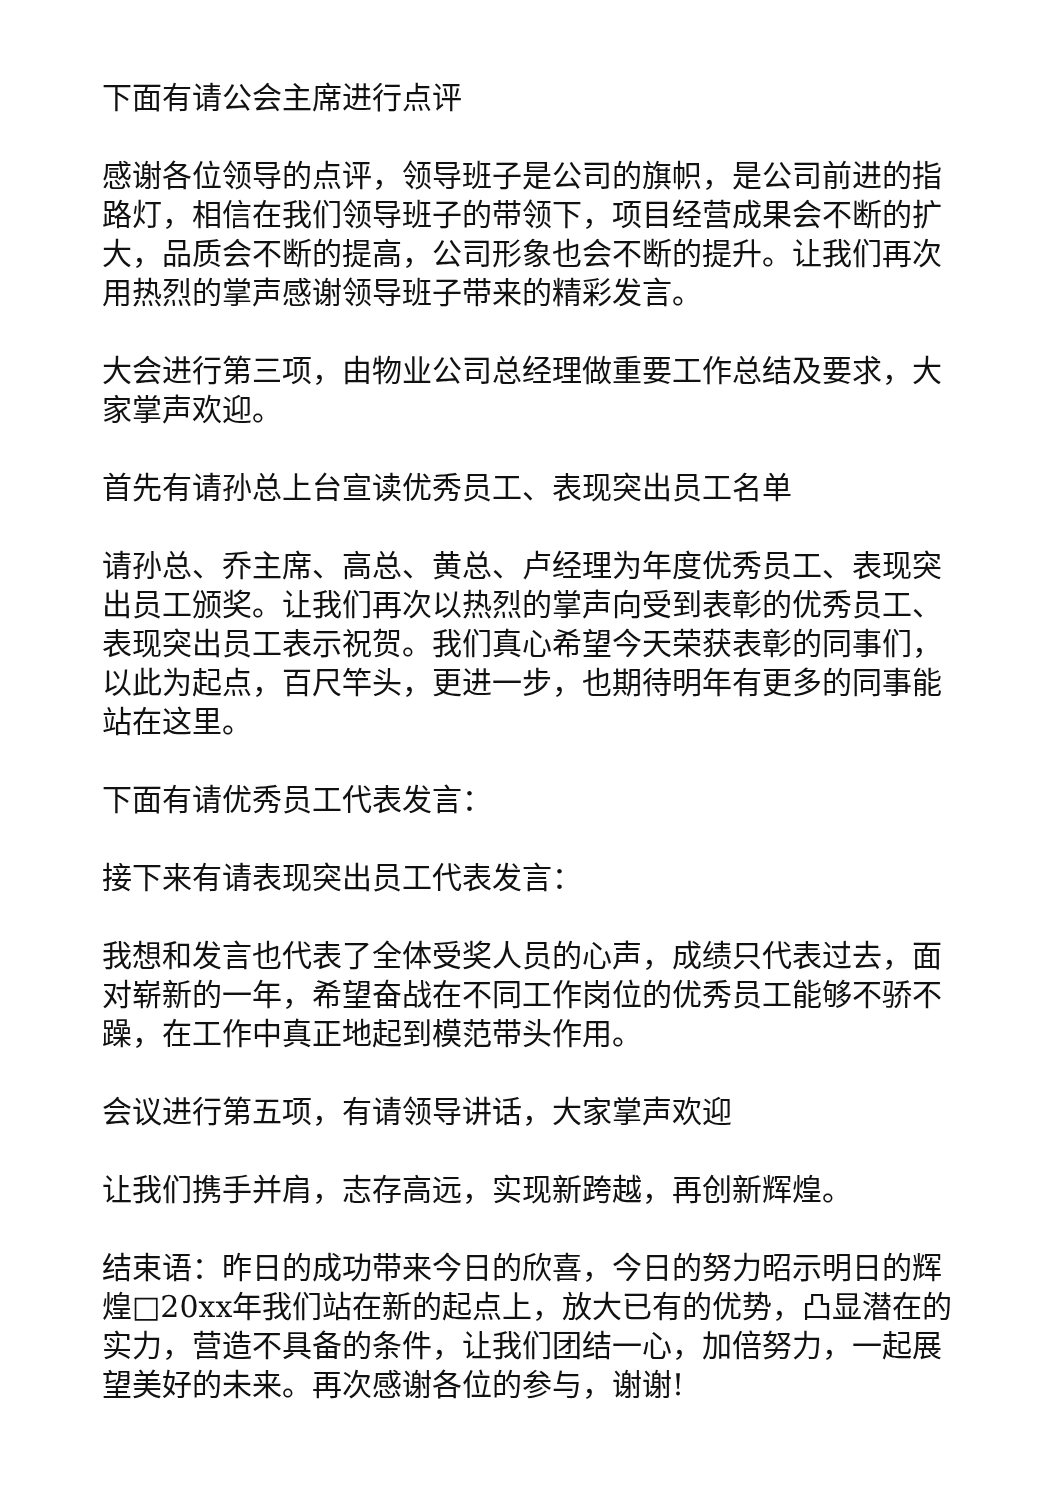下面有请公会主席进行点评
感谢各位领导的点评，领导班子是公司的旗帜，是公司前进的指路灯，相信在我们领导班子的带领下，项目经营成果会不断的扩大，品质会不断的提高，公司形象也会不断的提升。让我们再次用热烈的掌声感谢领导班子带来的精彩发言。
大会进行第三项，由物业公司总经理做重要工作总结及要求，大家掌声欢迎。
首先有请孙总上台宣读优秀员工、表现突出员工名单
请孙总、乔主席、高总、黄总、卢经理为年度优秀员工、表现突出员工颁奖。让我们再次以热烈的掌声向受到表彰的优秀员工、表现突出员工表示祝贺。我们真心希望今天荣获表彰的同事们，以此为起点，百尺竿头，更进一步，也期待明年有更多的同事能站在这里。
下面有请优秀员工代表发言：
接下来有请表现突出员工代表发言：
我想和发言也代表了全体受奖人员的心声，成绩只代表过去，面对崭新的一年，希望奋战在不同工作岗位的优秀员工能够不骄不躁，在工作中真正地起到模范带头作用。
会议进行第五项，有请领导讲话，大家掌声欢迎
让我们携手并肩，志存高远，实现新跨越，再创新辉煌。
结束语：昨日的成功带来今日的欣喜，今日的努力昭示明日的辉煌□20xx年我们站在新的起点上，放大已有的优势，凸显潜在的实力，营造不具备的条件，让我们团结一心，加倍努力，一起展望美好的未来。再次感谢各位的参与，谢谢!